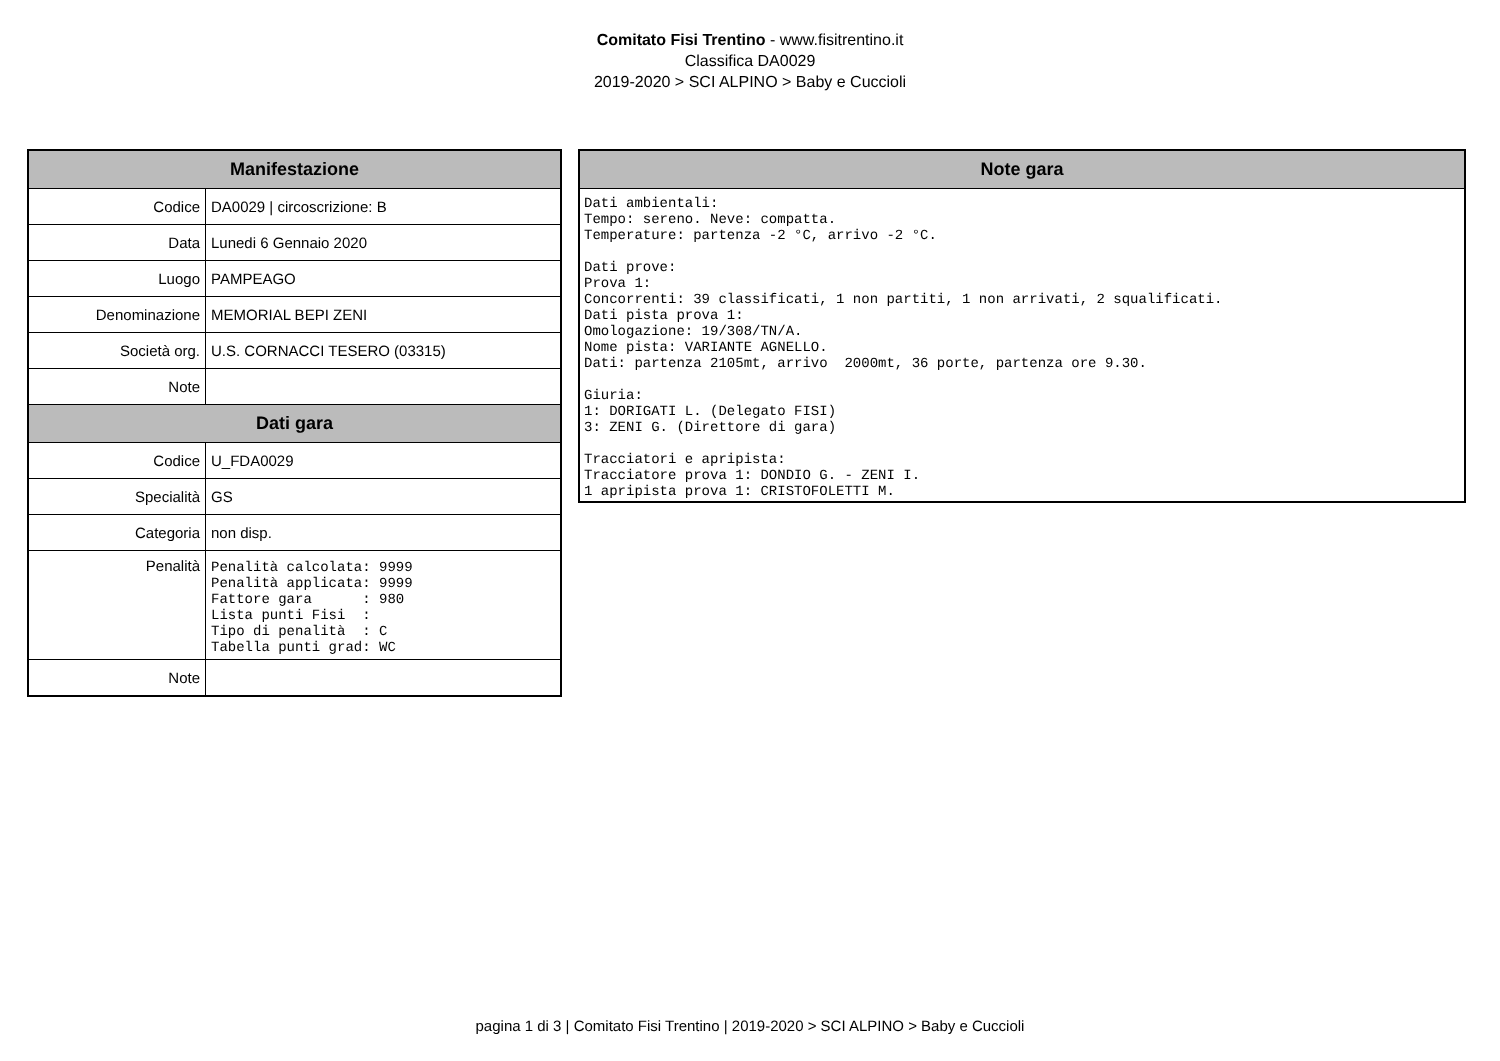Comitato Fisi Trentino - www.fisitrentino.it
Classifica DA0029
2019-2020 > SCI ALPINO > Baby e Cuccioli
| Manifestazione | |
| --- | --- |
| Codice | DA0029 / circoscrizione: B |
| Data | Lunedi 6 Gennaio 2020 |
| Luogo | PAMPEAGO |
| Denominazione | MEMORIAL BEPI ZENI |
| Società org. | U.S. CORNACCI TESERO (03315) |
| Note | |
| Dati gara | |
| Codice | U_FDA0029 |
| Specialità | GS |
| Categoria | non disp. |
| Penalità | Penalità calcolata: 9999 Penalità applicata: 9999 Fattore gara : 980 Lista punti Fisi : Tipo di penalità : C Tabella punti grad: WC |
| Note | |
| Note gara |
| --- |
| Dati ambientali: Tempo: sereno. Neve: compatta. Temperature: partenza -2 °C, arrivo -2 °C. Dati prove: Prova 1: Concorrenti: 39 classificati, 1 non partiti, 1 non arrivati, 2 squalificati. Dati pista prova 1: Omologazione: 19/308/TN/A. Nome pista: VARIANTE AGNELLO. Dati: partenza 2105mt, arrivo 2000mt, 36 porte, partenza ore 9.30. Giuria: 1: DORIGATI L. (Delegato FISI) 3: ZENI G. (Direttore di gara) Tracciatori e apripista: Tracciatore prova 1: DONDIO G. - ZENI I. 1 apripista prova 1: CRISTOFOLETTI M. |
pagina 1 di 3 | Comitato Fisi Trentino | 2019-2020 > SCI ALPINO > Baby e Cuccioli